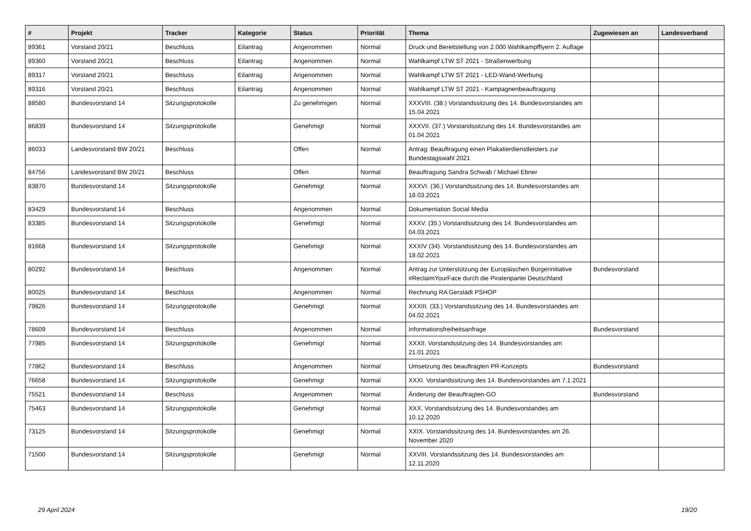| # | Projekt | Tracker | Kategorie | Status | Priorität | Thema | Zugewiesen an | Landesverband |
| --- | --- | --- | --- | --- | --- | --- | --- | --- |
| 89361 | Vorstand 20/21 | Beschluss | Eilantrag | Angenommen | Normal | Druck und Bereitstellung von 2.000 Wahlkampfflyern 2. Auflage | | |
| 89360 | Vorstand 20/21 | Beschluss | Eilantrag | Angenommen | Normal | Wahlkampf LTW ST 2021 - Straßenwerbung | | |
| 89317 | Vorstand 20/21 | Beschluss | Eilantrag | Angenommen | Normal | Wahlkampf LTW ST 2021 - LED-Wand-Werbung | | |
| 89316 | Vorstand 20/21 | Beschluss | Eilantrag | Angenommen | Normal | Wahlkampf LTW ST 2021 - Kampagnenbeauftragung | | |
| 88580 | Bundesvorstand 14 | Sitzungsprotokolle | | Zu genehmigen | Normal | XXXVIII. (38.) Vorstandssitzung des 14. Bundesvorstandes am 15.04.2021 | | |
| 86839 | Bundesvorstand 14 | Sitzungsprotokolle | | Genehmigt | Normal | XXXVII. (37.) Vorstandssitzung des 14. Bundesvorstandes am 01.04.2021 | | |
| 86033 | Landesvorstand BW 20/21 | Beschluss | | Offen | Normal | Antrag: Beauftragung einen Plakatierdienstleisters zur Bundestagswahl 2021 | | |
| 84756 | Landesvorstand BW 20/21 | Beschluss | | Offen | Normal | Beauftragung Sandra Schwab / Michael Ebner | | |
| 83870 | Bundesvorstand 14 | Sitzungsprotokolle | | Genehmigt | Normal | XXXVI. (36.) Vorstandssitzung des 14. Bundesvorstandes am 18.03.2021 | | |
| 83429 | Bundesvorstand 14 | Beschluss | | Angenommen | Normal | Dokumentation Social Media | | |
| 83385 | Bundesvorstand 14 | Sitzungsprotokolle | | Genehmigt | Normal | XXXV. (35.) Vorstandssitzung des 14. Bundesvorstandes am 04.03.2021 | | |
| 81668 | Bundesvorstand 14 | Sitzungsprotokolle | | Genehmigt | Normal | XXXIV (34). Vorstandssitzung des 14. Bundesvorstandes am 18.02.2021 | | |
| 80292 | Bundesvorstand 14 | Beschluss | | Angenommen | Normal | Antrag zur Unterstützung der Europäischen Bürgerinitiative #ReclaimYourFace durch die Piratenpartei Deutschland | Bundesvorstand | |
| 80025 | Bundesvorstand 14 | Beschluss | | Angenommen | Normal | Rechnung RA Gerstädt PSHOP | | |
| 79826 | Bundesvorstand 14 | Sitzungsprotokolle | | Genehmigt | Normal | XXXIII. (33.) Vorstandssitzung des 14. Bundesvorstandes am 04.02.2021 | | |
| 78609 | Bundesvorstand 14 | Beschluss | | Angenommen | Normal | Informationsfreiheitsanfrage | Bundesvorstand | |
| 77985 | Bundesvorstand 14 | Sitzungsprotokolle | | Genehmigt | Normal | XXXII. Vorstandssitzung des 14. Bundesvorstandes am 21.01.2021 | | |
| 77862 | Bundesvorstand 14 | Beschluss | | Angenommen | Normal | Umsetzung des beauftragten PR-Konzepts | Bundesvorstand | |
| 76658 | Bundesvorstand 14 | Sitzungsprotokolle | | Genehmigt | Normal | XXXI. Vorstandssitzung des 14. Bundesvorstandes am 7.1.2021 | | |
| 75521 | Bundesvorstand 14 | Beschluss | | Angenommen | Normal | Änderung der Beauftragten-GO | Bundesvorstand | |
| 75463 | Bundesvorstand 14 | Sitzungsprotokolle | | Genehmigt | Normal | XXX. Vorstandssitzung des 14. Bundesvorstandes am 10.12.2020 | | |
| 73125 | Bundesvorstand 14 | Sitzungsprotokolle | | Genehmigt | Normal | XXIX. Vorstandssitzung des 14. Bundesvorstandes am 26. November 2020 | | |
| 71500 | Bundesvorstand 14 | Sitzungsprotokolle | | Genehmigt | Normal | XXVIII. Vorstandssitzung des 14. Bundesvorstandes am 12.11.2020 | | |
29 April 2024 19/20